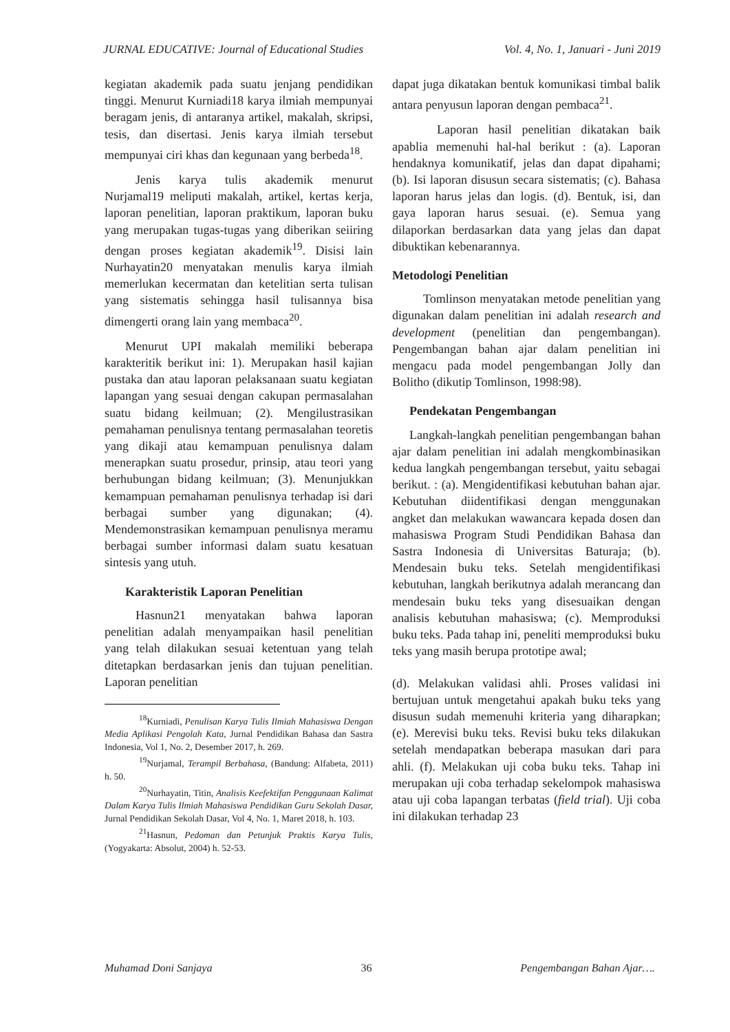JURNAL EDUCATIVE: Journal of Educational Studies Vol. 4, No. 1, Januari - Juni 2019
kegiatan akademik pada suatu jenjang pendidikan tinggi. Menurut Kurniadi18 karya ilmiah mempunyai beragam jenis, di antaranya artikel, makalah, skripsi, tesis, dan disertasi. Jenis karya ilmiah tersebut mempunyai ciri khas dan kegunaan yang berbeda<sup>18</sup>.
Jenis karya tulis akademik menurut Nurjamal19 meliputi makalah, artikel, kertas kerja, laporan penelitian, laporan praktikum, laporan buku yang merupakan tugas-tugas yang diberikan seiiring dengan proses kegiatan akademik<sup>19</sup>. Disisi lain Nurhayatin20 menyatakan menulis karya ilmiah memerlukan kecermatan dan ketelitian serta tulisan yang sistematis sehingga hasil tulisannya bisa dimengerti orang lain yang membaca<sup>20</sup>.
Menurut UPI makalah memiliki beberapa karakteritik berikut ini: 1). Merupakan hasil kajian pustaka dan atau laporan pelaksanaan suatu kegiatan lapangan yang sesuai dengan cakupan permasalahan suatu bidang keilmuan; (2). Mengilustrasikan pemahaman penulisnya tentang permasalahan teoretis yang dikaji atau kemampuan penulisnya dalam menerapkan suatu prosedur, prinsip, atau teori yang berhubungan bidang keilmuan; (3). Menunjukkan kemampuan pemahaman penulisnya terhadap isi dari berbagai sumber yang digunakan; (4). Mendemonstrasikan kemampuan penulisnya meramu berbagai sumber informasi dalam suatu kesatuan sintesis yang utuh.
Karakteristik Laporan Penelitian
Hasnun21 menyatakan bahwa laporan penelitian adalah menyampaikan hasil penelitian yang telah dilakukan sesuai ketentuan yang telah ditetapkan berdasarkan jenis dan tujuan penelitian. Laporan penelitian
<sup>18</sup> Kurniadi, Penulisan Karya Tulis Ilmiah Mahasiswa Dengan Media Aplikasi Pengolah Kata, Jurnal Pendidikan Bahasa dan Sastra Indonesia, Vol 1, No. 2, Desember 2017, h. 269.
<sup>19</sup> Nurjamal, Terampil Berbahasa, (Bandung: Alfabeta, 2011) h. 50.
<sup>20</sup> Nurhayatin, Titin, Analisis Keefektifan Penggunaan Kalimat Dalam Karya Tulis Ilmiah Mahasiswa Pendidikan Guru Sekolah Dasar, Jurnal Pendidikan Sekolah Dasar, Vol 4, No. 1, Maret 2018, h. 103.
<sup>21</sup> Hasnun, Pedoman dan Petunjuk Praktis Karya Tulis, (Yogyakarta: Absolut, 2004) h. 52-53.
dapat juga dikatakan bentuk komunikasi timbal balik antara penyusun laporan dengan pembaca<sup>21</sup>.
Laporan hasil penelitian dikatakan baik apablia memenuhi hal-hal berikut : (a). Laporan hendaknya komunikatif, jelas dan dapat dipahami; (b). Isi laporan disusun secara sistematis; (c). Bahasa laporan harus jelas dan logis. (d). Bentuk, isi, dan gaya laporan harus sesuai. (e). Semua yang dilaporkan berdasarkan data yang jelas dan dapat dibuktikan kebenarannya.
Metodologi Penelitian
Tomlinson menyatakan metode penelitian yang digunakan dalam penelitian ini adalah research and development (penelitian dan pengembangan). Pengembangan bahan ajar dalam penelitian ini mengacu pada model pengembangan Jolly dan Bolitho (dikutip Tomlinson, 1998:98).
Pendekatan Pengembangan
Langkah-langkah penelitian pengembangan bahan ajar dalam penelitian ini adalah mengkombinasikan kedua langkah pengembangan tersebut, yaitu sebagai berikut. : (a). Mengidentifikasi kebutuhan bahan ajar. Kebutuhan diidentifikasi dengan menggunakan angket dan melakukan wawancara kepada dosen dan mahasiswa Program Studi Pendidikan Bahasa dan Sastra Indonesia di Universitas Baturaja; (b). Mendesain buku teks. Setelah mengidentifikasi kebutuhan, langkah berikutnya adalah merancang dan mendesain buku teks yang disesuaikan dengan analisis kebutuhan mahasiswa; (c). Memproduksi buku teks. Pada tahap ini, peneliti memproduksi buku teks yang masih berupa prototipe awal;
(d). Melakukan validasi ahli. Proses validasi ini bertujuan untuk mengetahui apakah buku teks yang disusun sudah memenuhi kriteria yang diharapkan; (e). Merevisi buku teks. Revisi buku teks dilakukan setelah mendapatkan beberapa masukan dari para ahli. (f). Melakukan uji coba buku teks. Tahap ini merupakan uji coba terhadap sekelompok mahasiswa atau uji coba lapangan terbatas (field trial). Uji coba ini dilakukan terhadap 23
Muhamad Doni Sanjaya 36 Pengembangan Bahan Ajar….